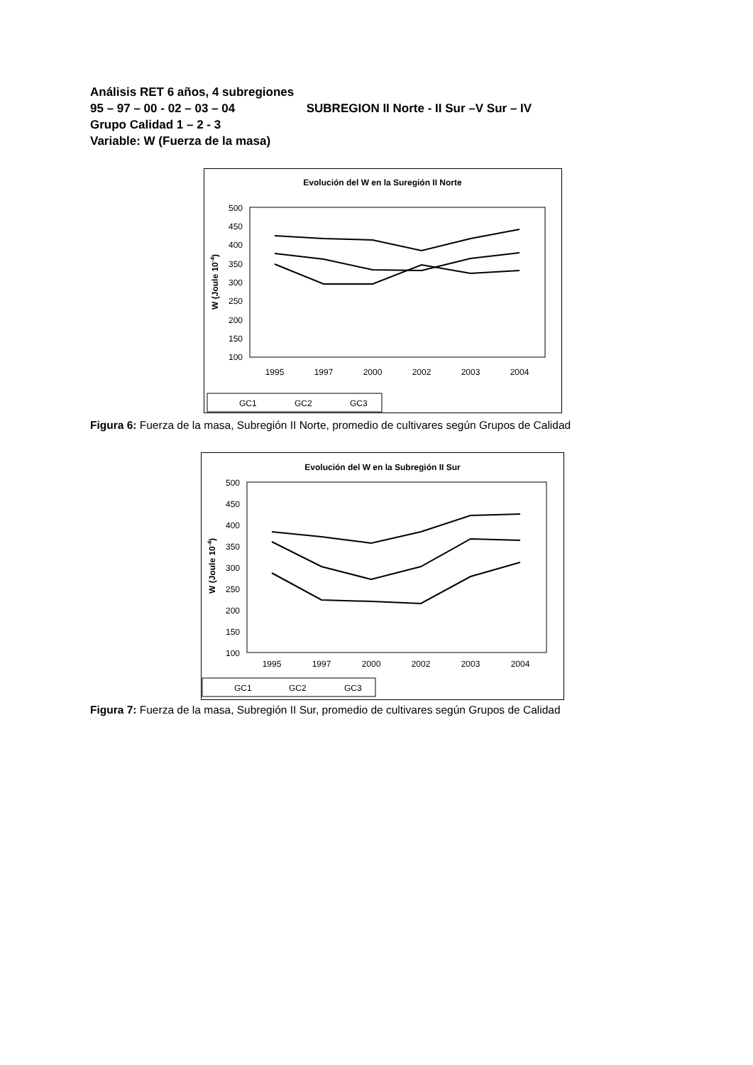Análisis RET 6 años, 4 subregiones
95 – 97 – 00 - 02 – 03 – 04 SUBREGION II Norte - II Sur –V Sur – IV
Grupo Calidad 1 – 2 - 3
Variable: W (Fuerza de la masa)
Evolución del W en la Suregión II Norte
500
450
400
350
300
250
200
150
100
W (Joule 10-4)
1995
1997
2000
2002
2003
2004
GC1
GC2
GC3
Figura 6: Fuerza de la masa, Subregión II Norte, promedio de cultivares según Grupos de Calidad
Evolución del W en la Subregión II Sur
500
450
400
350
300
250
200
150
100
W (Joule 10-4)
1995
1997
2000
2002
2003
2004
GC1
GC2
GC3
Figura 7: Fuerza de la masa, Subregión II Sur, promedio de cultivares según Grupos de Calidad